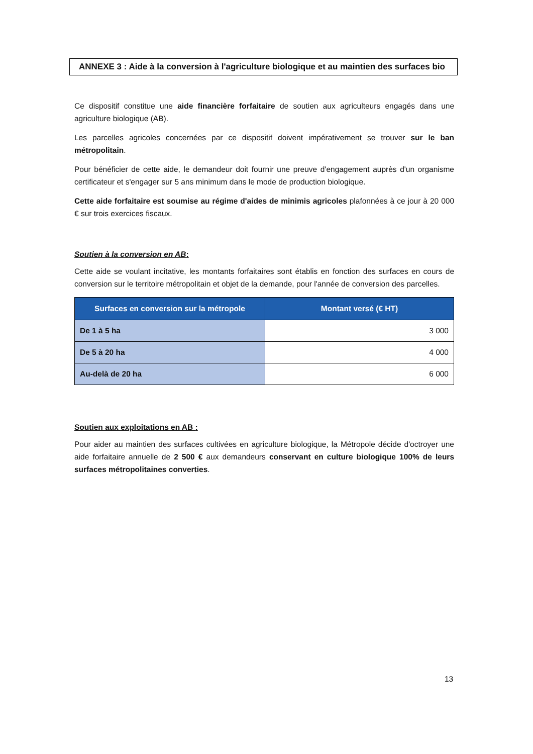ANNEXE 3 : Aide à la conversion à l'agriculture biologique et au maintien des surfaces bio
Ce dispositif constitue une aide financière forfaitaire de soutien aux agriculteurs engagés dans une agriculture biologique (AB).
Les parcelles agricoles concernées par ce dispositif doivent impérativement se trouver sur le ban métropolitain.
Pour bénéficier de cette aide, le demandeur doit fournir une preuve d'engagement auprès d'un organisme certificateur et s'engager sur 5 ans minimum dans le mode de production biologique.
Cette aide forfaitaire est soumise au régime d'aides de minimis agricoles plafonnées à ce jour à 20 000 € sur trois exercices fiscaux.
Soutien à la conversion en AB:
Cette aide se voulant incitative, les montants forfaitaires sont établis en fonction des surfaces en cours de conversion sur le territoire métropolitain et objet de la demande, pour l'année de conversion des parcelles.
| Surfaces en conversion sur la métropole | Montant versé (€ HT) |
| --- | --- |
| De 1 à 5 ha | 3 000 |
| De 5 à 20 ha | 4 000 |
| Au-delà de 20 ha | 6 000 |
Soutien aux exploitations en AB :
Pour aider au maintien des surfaces cultivées en agriculture biologique, la Métropole décide d'octroyer une aide forfaitaire annuelle de 2 500 € aux demandeurs conservant en culture biologique 100% de leurs surfaces métropolitaines converties.
13